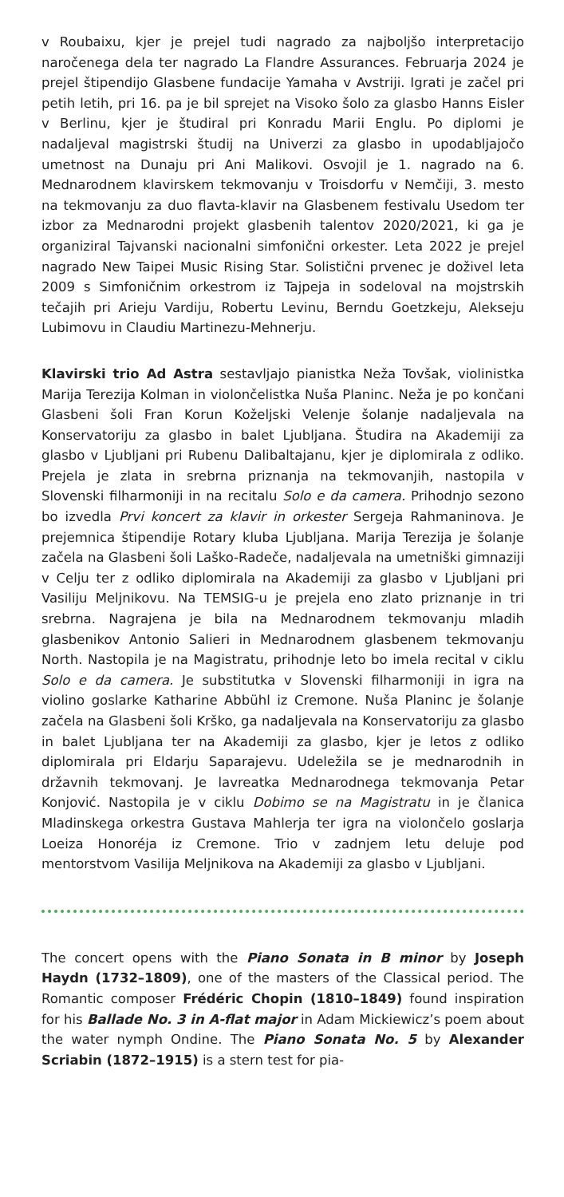v Roubaixu, kjer je prejel tudi nagrado za najboljšo interpretacijo naročenega dela ter nagrado La Flandre Assurances. Februarja 2024 je prejel štipendijo Glasbene fundacije Yamaha v Avstriji. Igrati je začel pri petih letih, pri 16. pa je bil sprejet na Visoko šolo za glasbo Hanns Eisler v Berlinu, kjer je študiral pri Konradu Marii Englu. Po diplomi je nadaljeval magistrski študij na Univerzi za glasbo in upodabljajočo umetnost na Dunaju pri Ani Malikovi. Osvojil je 1. nagrado na 6. Mednarodnem klavirskem tekmovanju v Troisdorfu v Nemčiji, 3. mesto na tekmovanju za duo flavta-klavir na Glasbenem festivalu Usedom ter izbor za Mednarodni projekt glasbenih talentov 2020/2021, ki ga je organiziral Tajvanski nacionalni simfonični orkester. Leta 2022 je prejel nagrado New Taipei Music Rising Star. Solistični prvenec je doživel leta 2009 s Simfoničnim orkestrom iz Tajpeja in sodeloval na mojstrskih tečajih pri Arieju Vardiju, Robertu Levinu, Berndu Goetzkeju, Alekseju Lubimovu in Claudiu Martinezu-Mehnerju.
Klavirski trio Ad Astra sestavljajo pianistka Neža Tovšak, violinistka Marija Terezija Kolman in violončelistka Nuša Planinc. Neža je po končani Glasbeni šoli Fran Korun Koželjski Velenje šolanje nadaljevala na Konservatoriju za glasbo in balet Ljubljana. Študira na Akademiji za glasbo v Ljubljani pri Rubenu Dalibaltajanu, kjer je diplomirala z odliko. Prejela je zlata in srebrna priznanja na tekmovanjih, nastopila v Slovenski filharmoniji in na recitalu Solo e da camera. Prihodnjo sezono bo izvedla Prvi koncert za klavir in orkester Sergeja Rahmaninova. Je prejemnica štipendije Rotary kluba Ljubljana. Marija Terezija je šolanje začela na Glasbeni šoli Laško-Radeče, nadaljevala na umetniški gimnaziji v Celju ter z odliko diplomirala na Akademiji za glasbo v Ljubljani pri Vasiliju Meljnikovu. Na TEMSIG-u je prejela eno zlato priznanje in tri srebrna. Nagrajena je bila na Mednarodnem tekmovanju mladih glasbenikov Antonio Salieri in Mednarodnem glasbenem tekmovanju North. Nastopila je na Magistratu, prihodnje leto bo imela recital v ciklu Solo e da camera. Je substitutka v Slovenski filharmoniji in igra na violino goslarke Katharine Abbühl iz Cremone. Nuša Planinc je šolanje začela na Glasbeni šoli Krško, ga nadaljevala na Konservatoriju za glasbo in balet Ljubljana ter na Akademiji za glasbo, kjer je letos z odliko diplomirala pri Eldarju Saparajevu. Udeležila se je mednarodnih in državnih tekmovanj. Je lavreatka Mednarodnega tekmovanja Petar Konjović. Nastopila je v ciklu Dobimo se na Magistratu in je članica Mladinskega orkestra Gustava Mahlerja ter igra na violončelo goslarja Loeiza Honoréja iz Cremone. Trio v zadnjem letu deluje pod mentorstvom Vasilija Meljnikova na Akademiji za glasbo v Ljubljani.
The concert opens with the Piano Sonata in B minor by Joseph Haydn (1732–1809), one of the masters of the Classical period. The Romantic composer Frédéric Chopin (1810–1849) found inspiration for his Ballade No. 3 in A-flat major in Adam Mickiewicz’s poem about the water nymph Ondine. The Piano Sonata No. 5 by Alexander Scriabin (1872–1915) is a stern test for pia-